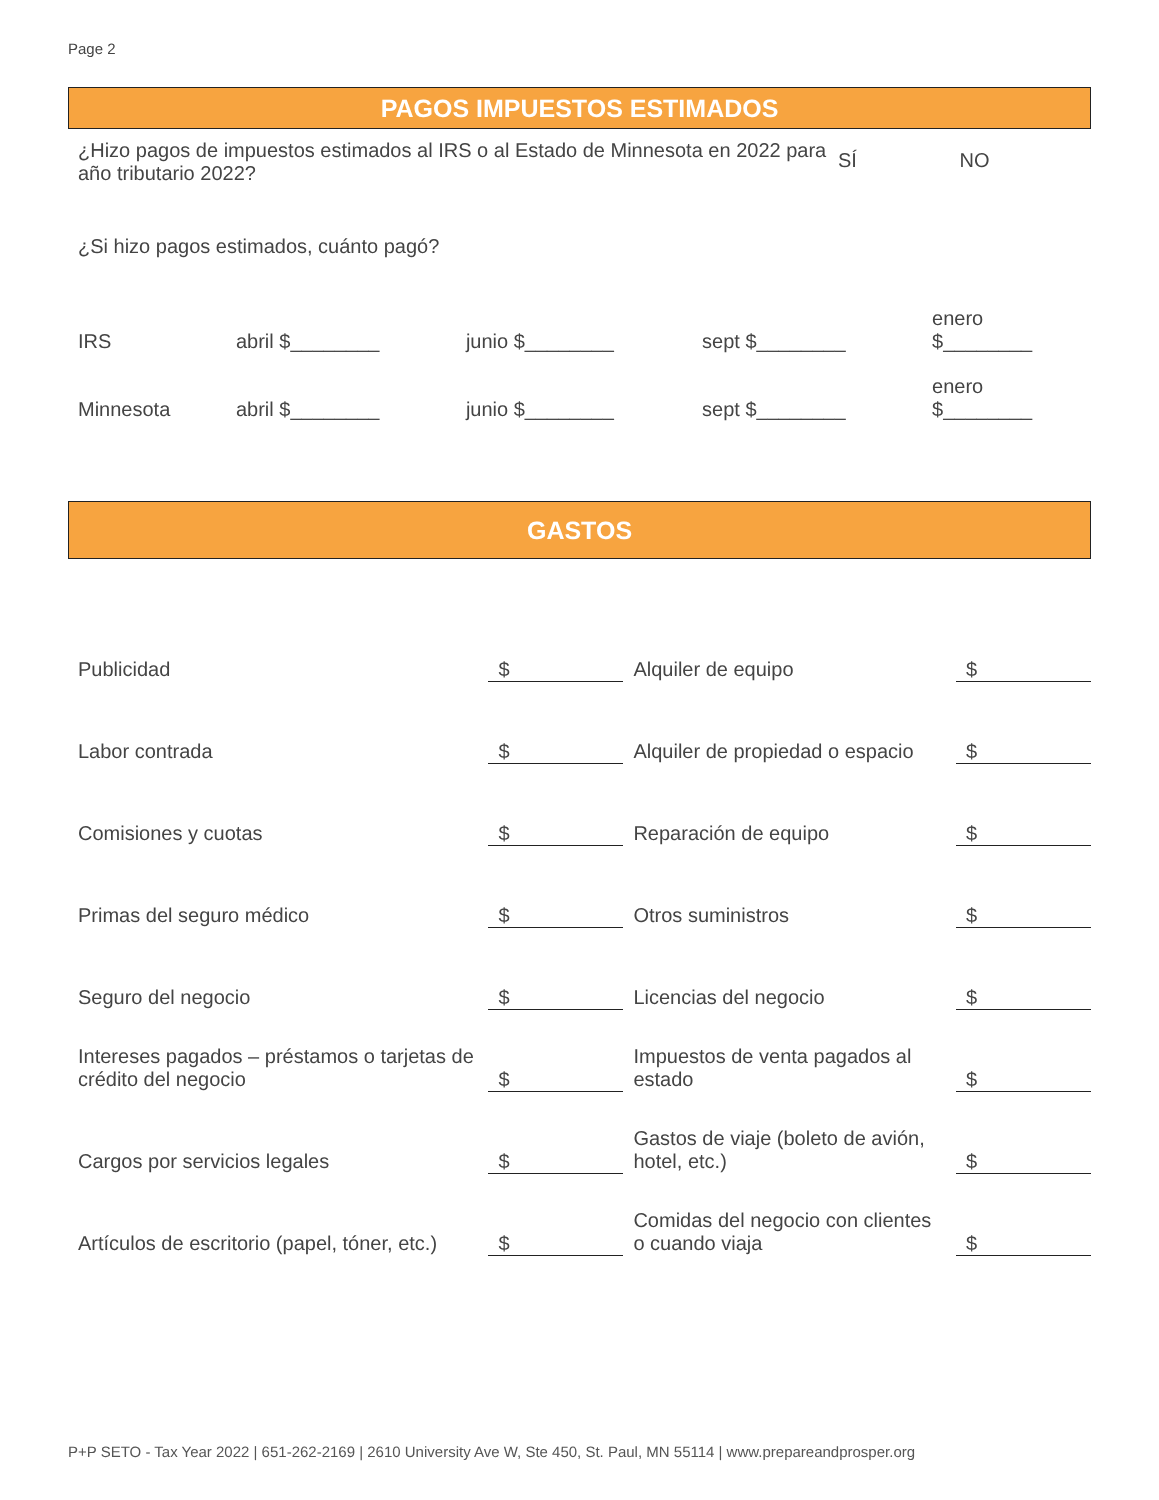Page 2
PAGOS IMPUESTOS ESTIMADOS
¿Hizo pagos de impuestos estimados al IRS o al Estado de Minnesota en 2022 para año tributario 2022?
SÍ NO
¿Si hizo pagos estimados, cuánto pagó?
| IRS | abril $________ | junio $________ | sept $________ | enero $________ |
| Minnesota | abril $________ | junio $________ | sept $________ | enero $________ |
GASTOS
| Publicidad | $ | Alquiler de equipo | $ |
| Labor contrada | $ | Alquiler de propiedad o espacio | $ |
| Comisiones y cuotas | $ | Reparación de equipo | $ |
| Primas del seguro médico | $ | Otros suministros | $ |
| Seguro del negocio | $ | Licencias del negocio | $ |
| Intereses pagados – préstamos o tarjetas de crédito del negocio | $ | Impuestos de venta pagados al estado | $ |
| Cargos por servicios legales | $ | Gastos de viaje (boleto de avión, hotel, etc.) | $ |
| Artículos de escritorio (papel, tóner, etc.) | $ | Comidas del negocio con clientes o cuando viaja | $ |
P+P SETO - Tax Year 2022 | 651-262-2169 | 2610 University Ave W, Ste 450, St. Paul, MN 55114 | www.prepareandprosper.org